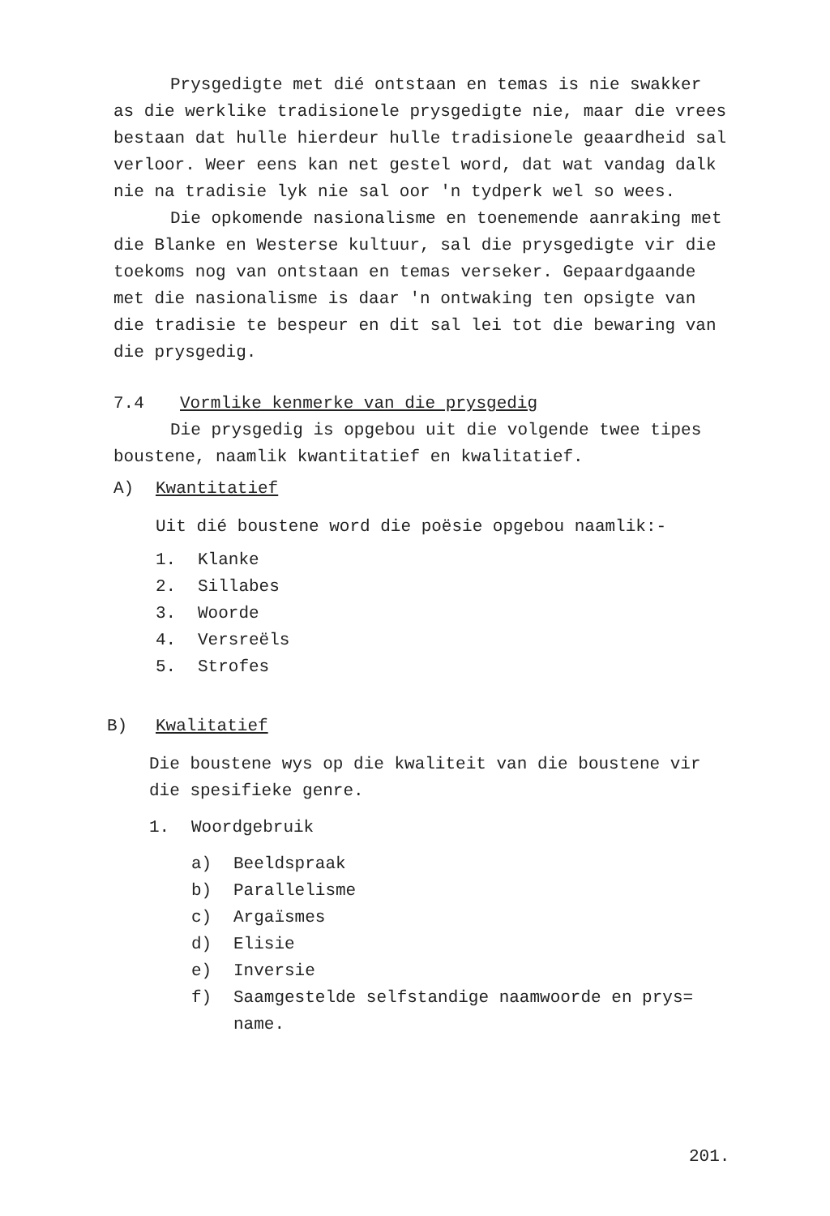Prysgedigte met dié ontstaan en temas is nie swakker as die werklike tradisionele prysgedigte nie, maar die vrees bestaan dat hulle hierdeur hulle tradisionele geaardheid sal verloor. Weer eens kan net gestel word, dat wat vandag dalk nie na tradisie lyk nie sal oor 'n tydperk wel so wees.
Die opkomende nasionalisme en toenemende aanraking met die Blanke en Westerse kultuur, sal die prysgedigte vir die toekoms nog van ontstaan en temas verseker. Gepaardgaande met die nasionalisme is daar 'n ontwaking ten opsigte van die tradisie te bespeur en dit sal lei tot die bewaring van die prysgedig.
7.4 Vormlike kenmerke van die prysgedig
Die prysgedig is opgebou uit die volgende twee tipes boustene, naamlik kwantitatief en kwalitatief.
A) Kwantitatief
Uit dié boustene word die poësie opgebou naamlik:-
1. Klanke
2. Sillabes
3. Woorde
4. Versreëls
5. Strofes
B) Kwalitatief
Die boustene wys op die kwaliteit van die boustene vir die spesifieke genre.
1. Woordgebruik
a) Beeldspraak
b) Parallelisme
c) Argaïsmes
d) Elisie
e) Inversie
f) Saamgestelde selfstandige naamwoorde en prys= name.
201.